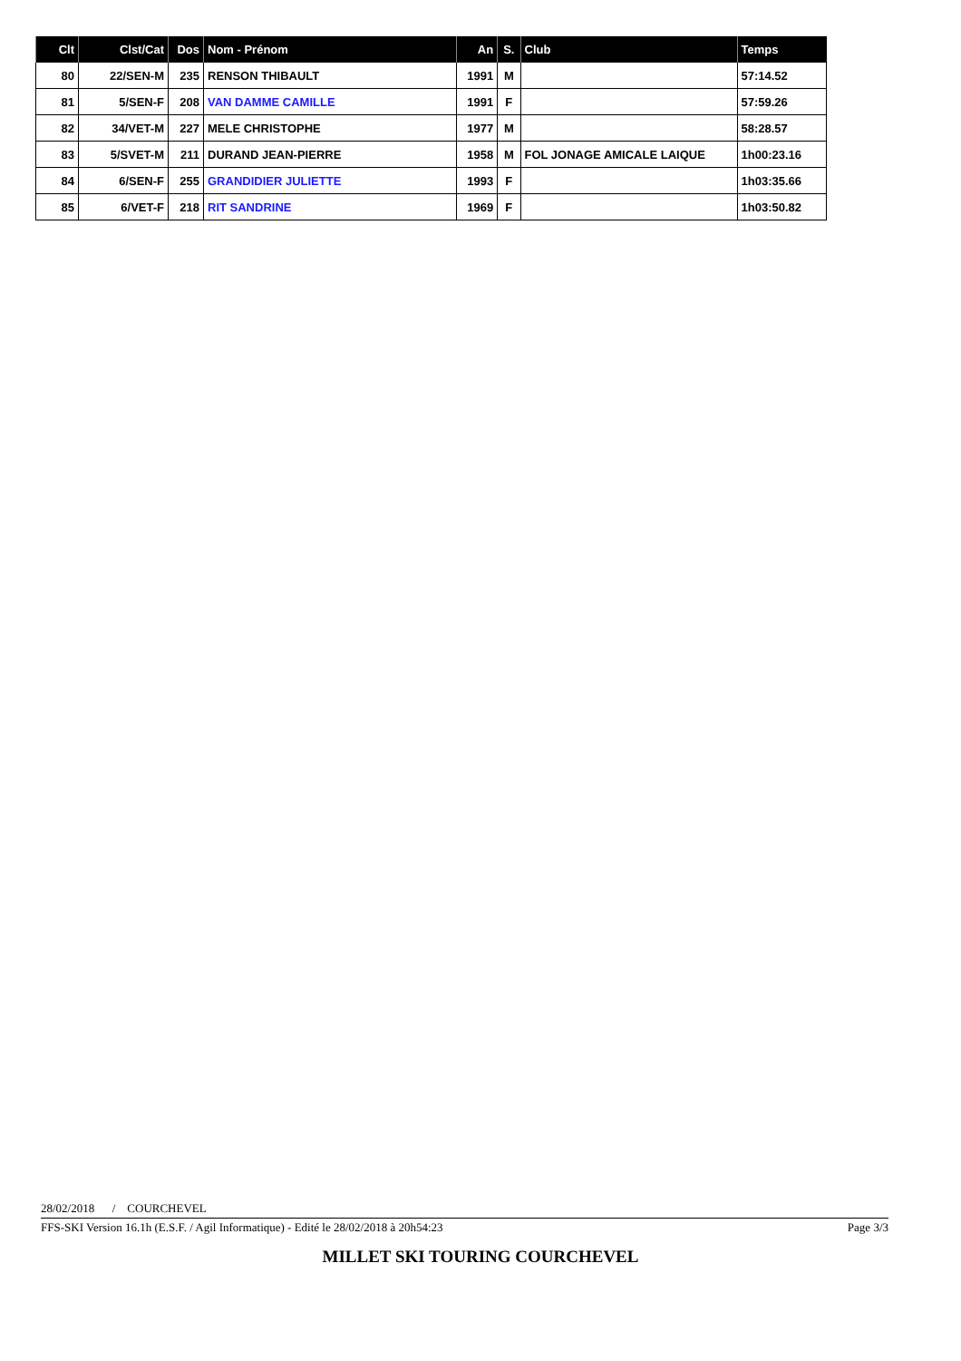| Clt | Clst/Cat | Dos | Nom - Prénom | An | S. | Club | Temps |
| --- | --- | --- | --- | --- | --- | --- | --- |
| 80 | 22/SEN-M | 235 | RENSON THIBAULT | 1991 | M | | 57:14.52 |
| 81 | 5/SEN-F | 208 | VAN DAMME CAMILLE | 1991 | F | | 57:59.26 |
| 82 | 34/VET-M | 227 | MELE CHRISTOPHE | 1977 | M | | 58:28.57 |
| 83 | 5/SVET-M | 211 | DURAND JEAN-PIERRE | 1958 | M | FOL JONAGE AMICALE LAIQUE | 1h00:23.16 |
| 84 | 6/SEN-F | 255 | GRANDIDIER JULIETTE | 1993 | F | | 1h03:35.66 |
| 85 | 6/VET-F | 218 | RIT SANDRINE | 1969 | F | | 1h03:50.82 |
28/02/2018 / COURCHEVEL
FFS-SKI Version 16.1h (E.S.F. / Agil Informatique) - Edité le 28/02/2018 à 20h54:23 Page 3/3
MILLET SKI TOURING COURCHEVEL